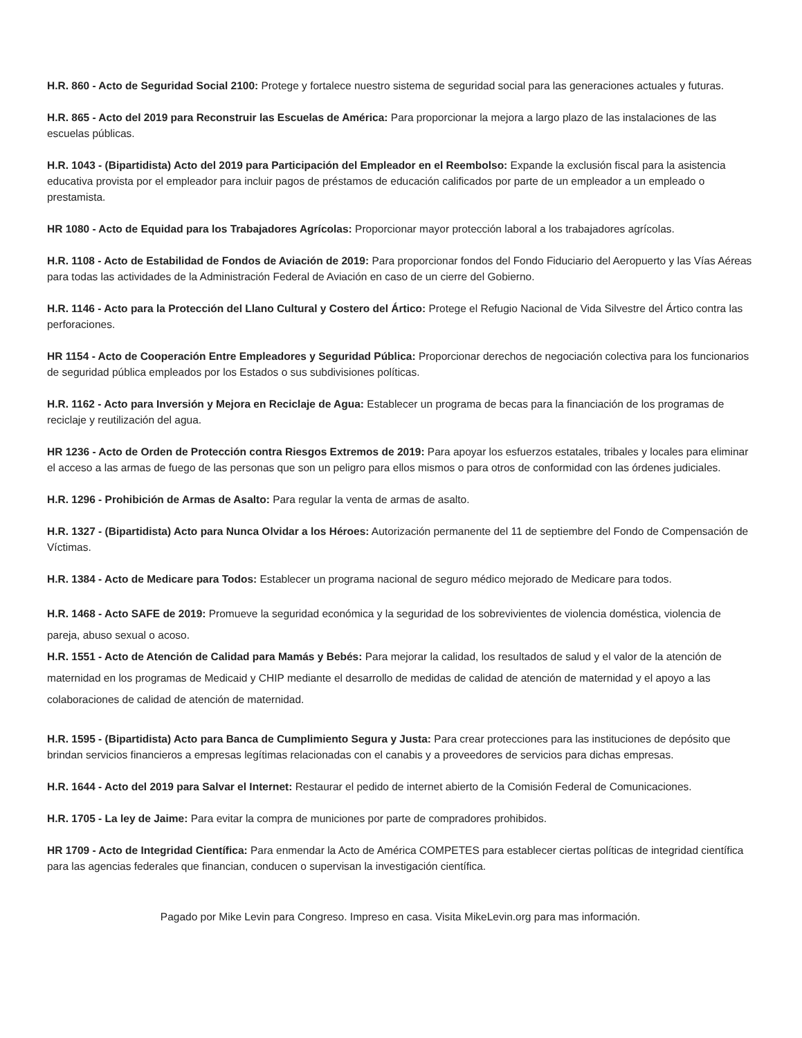H.R. 860 - Acto de Seguridad Social 2100: Protege y fortalece nuestro sistema de seguridad social para las generaciones actuales y futuras.
H.R. 865 - Acto del 2019 para Reconstruir las Escuelas de América: Para proporcionar la mejora a largo plazo de las instalaciones de las escuelas públicas.
H.R. 1043 - (Bipartidista) Acto del 2019 para Participación del Empleador en el Reembolso: Expande la exclusión fiscal para la asistencia educativa provista por el empleador para incluir pagos de préstamos de educación calificados por parte de un empleador a un empleado o prestamista.
HR 1080 - Acto de Equidad para los Trabajadores Agrícolas: Proporcionar mayor protección laboral a los trabajadores agrícolas.
H.R. 1108 - Acto de Estabilidad de Fondos de Aviación de 2019: Para proporcionar fondos del Fondo Fiduciario del Aeropuerto y las Vías Aéreas para todas las actividades de la Administración Federal de Aviación en caso de un cierre del Gobierno.
H.R. 1146 - Acto para la Protección del Llano Cultural y Costero del Ártico: Protege el Refugio Nacional de Vida Silvestre del Ártico contra las perforaciones.
HR 1154 - Acto de Cooperación Entre Empleadores y Seguridad Pública: Proporcionar derechos de negociación colectiva para los funcionarios de seguridad pública empleados por los Estados o sus subdivisiones políticas.
H.R. 1162 - Acto para Inversión y Mejora en Reciclaje de Agua: Establecer un programa de becas para la financiación de los programas de reciclaje y reutilización del agua.
HR 1236 - Acto de Orden de Protección contra Riesgos Extremos de 2019: Para apoyar los esfuerzos estatales, tribales y locales para eliminar el acceso a las armas de fuego de las personas que son un peligro para ellos mismos o para otros de conformidad con las órdenes judiciales.
H.R. 1296 - Prohibición de Armas de Asalto: Para regular la venta de armas de asalto.
H.R. 1327 - (Bipartidista) Acto para Nunca Olvidar a los Héroes: Autorización permanente del 11 de septiembre del Fondo de Compensación de Víctimas.
H.R. 1384 - Acto de Medicare para Todos: Establecer un programa nacional de seguro médico mejorado de Medicare para todos.
H.R. 1468 - Acto SAFE de 2019: Promueve la seguridad económica y la seguridad de los sobrevivientes de violencia doméstica, violencia de pareja, abuso sexual o acoso.
H.R. 1551 - Acto de Atención de Calidad para Mamás y Bebés: Para mejorar la calidad, los resultados de salud y el valor de la atención de maternidad en los programas de Medicaid y CHIP mediante el desarrollo de medidas de calidad de atención de maternidad y el apoyo a las colaboraciones de calidad de atención de maternidad.
H.R. 1595 - (Bipartidista) Acto para Banca de Cumplimiento Segura y Justa: Para crear protecciones para las instituciones de depósito que brindan servicios financieros a empresas legítimas relacionadas con el canabis y a proveedores de servicios para dichas empresas.
H.R. 1644 - Acto del 2019 para Salvar el Internet: Restaurar el pedido de internet abierto de la Comisión Federal de Comunicaciones.
H.R. 1705 - La ley de Jaime: Para evitar la compra de municiones por parte de compradores prohibidos.
HR 1709 - Acto de Integridad Científica: Para enmendar la Acto de América COMPETES para establecer ciertas políticas de integridad científica para las agencias federales que financian, conducen o supervisan la investigación científica.
Pagado por Mike Levin para Congreso. Impreso en casa. Visita MikeLevin.org para mas información.